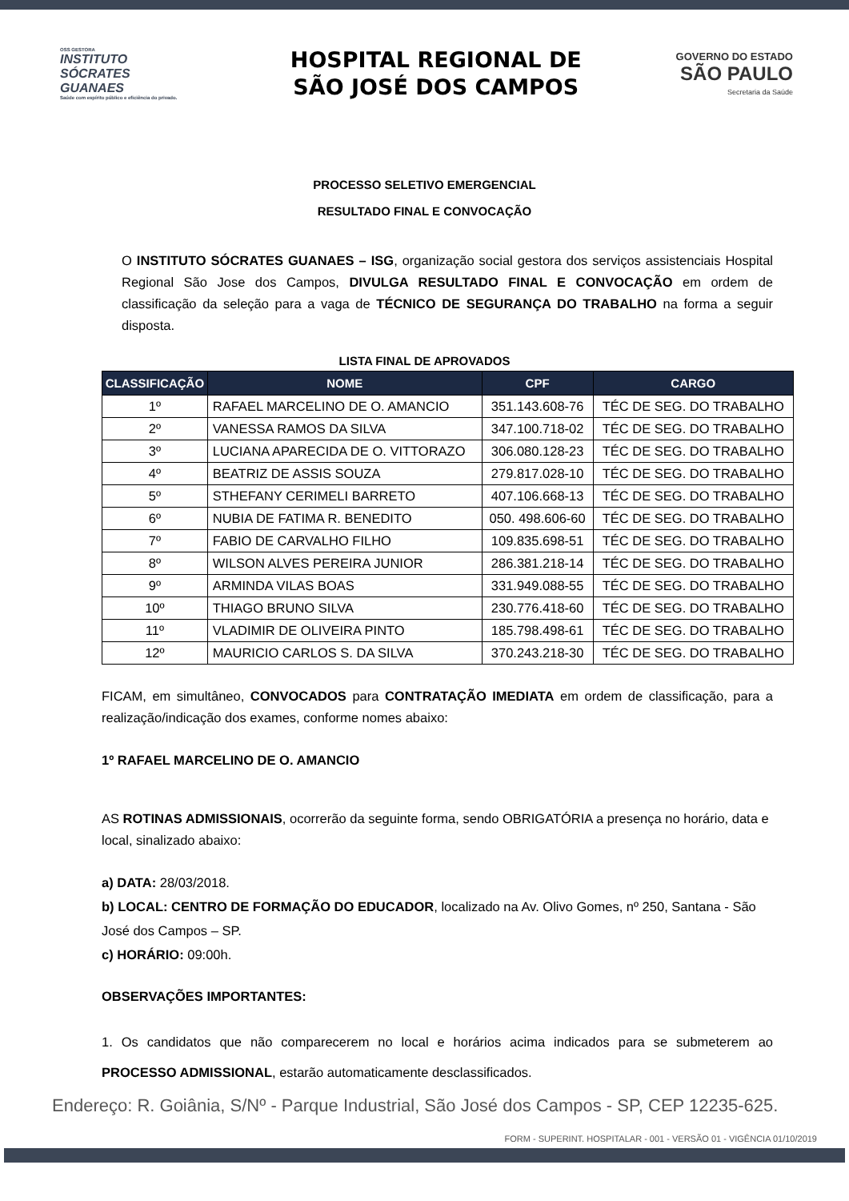OSS GESTORA
INSTITUTO
SÓCRATES
GUANAES
Saúde com espírito público e eficiência do privado.
HOSPITAL REGIONAL DE
SÃO JOSÉ DOS CAMPOS
GOVERNO DO ESTADO
SÃO PAULO
Secretaria da Saúde
PROCESSO SELETIVO EMERGENCIAL
RESULTADO FINAL E CONVOCAÇÃO
O INSTITUTO SÓCRATES GUANAES – ISG, organização social gestora dos serviços assistenciais Hospital Regional São Jose dos Campos, DIVULGA RESULTADO FINAL E CONVOCAÇÃO em ordem de classificação da seleção para a vaga de TÉCNICO DE SEGURANÇA DO TRABALHO na forma a seguir disposta.
LISTA FINAL DE APROVADOS
| CLASSIFICAÇÃO | NOME | CPF | CARGO |
| --- | --- | --- | --- |
| 1º | RAFAEL MARCELINO DE O. AMANCIO | 351.143.608-76 | TÉC DE SEG. DO TRABALHO |
| 2º | VANESSA RAMOS DA SILVA | 347.100.718-02 | TÉC DE SEG. DO TRABALHO |
| 3º | LUCIANA APARECIDA DE O. VITTORAZO | 306.080.128-23 | TÉC DE SEG. DO TRABALHO |
| 4º | BEATRIZ DE ASSIS SOUZA | 279.817.028-10 | TÉC DE SEG. DO TRABALHO |
| 5º | STHEFANY CERIMELI BARRETO | 407.106.668-13 | TÉC DE SEG. DO TRABALHO |
| 6º | NUBIA DE FATIMA R. BENEDITO | 050. 498.606-60 | TÉC DE SEG. DO TRABALHO |
| 7º | FABIO DE CARVALHO FILHO | 109.835.698-51 | TÉC DE SEG. DO TRABALHO |
| 8º | WILSON ALVES PEREIRA JUNIOR | 286.381.218-14 | TÉC DE SEG. DO TRABALHO |
| 9º | ARMINDA VILAS BOAS | 331.949.088-55 | TÉC DE SEG. DO TRABALHO |
| 10º | THIAGO BRUNO SILVA | 230.776.418-60 | TÉC DE SEG. DO TRABALHO |
| 11º | VLADIMIR DE OLIVEIRA PINTO | 185.798.498-61 | TÉC DE SEG. DO TRABALHO |
| 12º | MAURICIO CARLOS S. DA SILVA | 370.243.218-30 | TÉC DE SEG. DO TRABALHO |
FICAM, em simultâneo, CONVOCADOS para CONTRATAÇÃO IMEDIATA em ordem de classificação, para a realização/indicação dos exames, conforme nomes abaixo:
1º RAFAEL MARCELINO DE O. AMANCIO
AS ROTINAS ADMISSIONAIS, ocorrerão da seguinte forma, sendo OBRIGATÓRIA a presença no horário, data e local, sinalizado abaixo:
a) DATA: 28/03/2018.
b) LOCAL: CENTRO DE FORMAÇÃO DO EDUCADOR, localizado na Av. Olivo Gomes, nº 250, Santana - São José dos Campos – SP.
c) HORÁRIO: 09:00h.
OBSERVAÇÕES IMPORTANTES:
1. Os candidatos que não comparecerem no local e horários acima indicados para se submeterem ao PROCESSO ADMISSIONAL, estarão automaticamente desclassificados.
Endereço: R. Goiânia, S/Nº - Parque Industrial, São José dos Campos - SP, CEP 12235-625.
FORM - SUPERINT. HOSPITALAR - 001 - VERSÃO 01 - VIGÊNCIA 01/10/2019